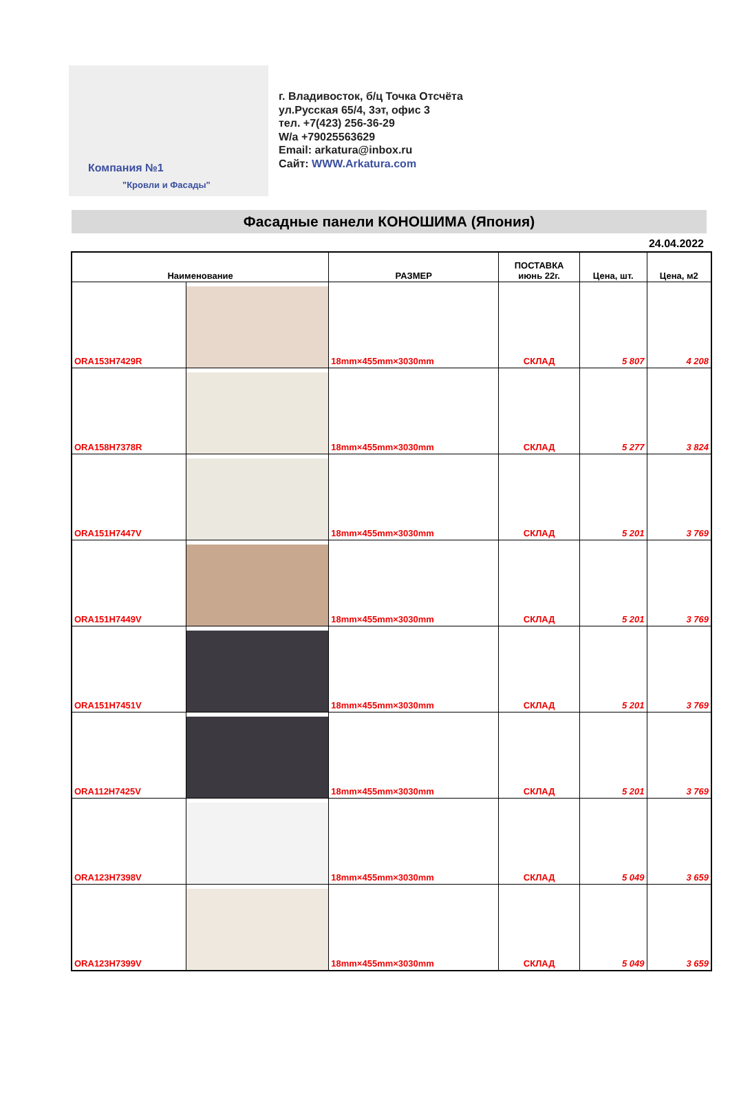Компания №1
"Кровли и Фасады"
г. Владивосток, б/ц Точка Отсчёта
ул.Русская 65/4, 3эт, офис 3
тел. +7(423) 256-36-29
W/a +79025563629
Email: arkatura@inbox.ru
Сайт: WWW.Arkatura.com
Фасадные панели КОНОШИМА (Япония)
24.04.2022
| Наименование | | РАЗМЕР | ПОСТАВКА июнь 22г. | Цена, шт. | Цена, м2 |
| --- | --- | --- | --- | --- | --- |
| ORA153H7429R | | 18mm×455mm×3030mm | СКЛАД | 5 807 | 4 208 |
| ORA158H7378R | | 18mm×455mm×3030mm | СКЛАД | 5 277 | 3 824 |
| ORA151H7447V | | 18mm×455mm×3030mm | СКЛАД | 5 201 | 3 769 |
| ORA151H7449V | | 18mm×455mm×3030mm | СКЛАД | 5 201 | 3 769 |
| ORA151H7451V | | 18mm×455mm×3030mm | СКЛАД | 5 201 | 3 769 |
| ORA112H7425V | | 18mm×455mm×3030mm | СКЛАД | 5 201 | 3 769 |
| ORA123H7398V | | 18mm×455mm×3030mm | СКЛАД | 5 049 | 3 659 |
| ORA123H7399V | | 18mm×455mm×3030mm | СКЛАД | 5 049 | 3 659 |